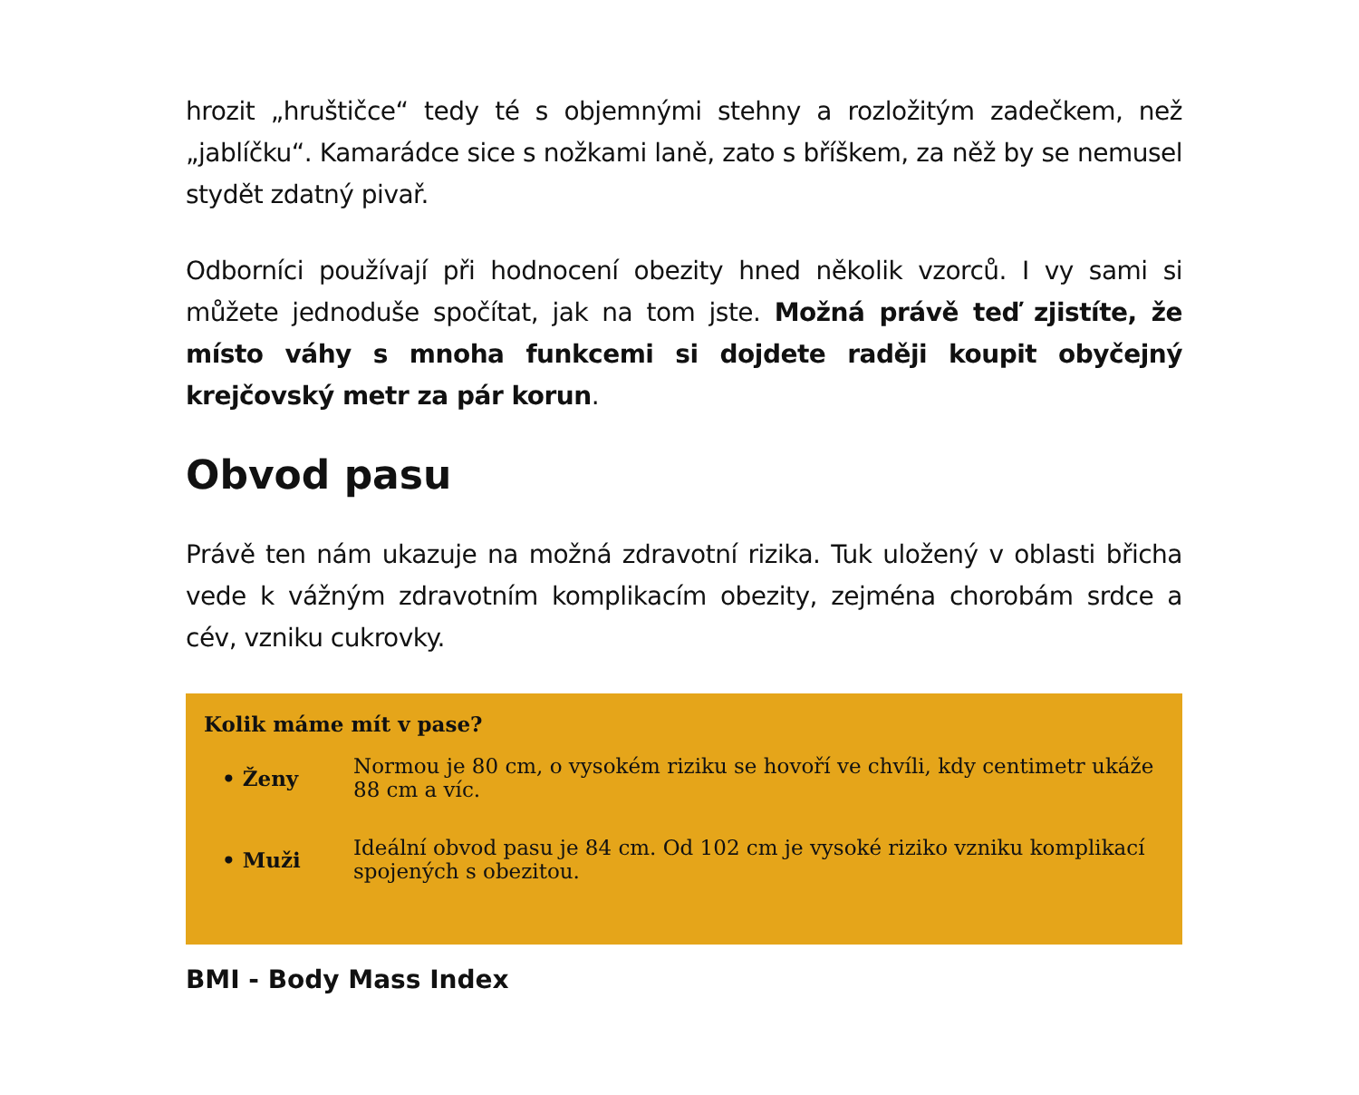hrozit „hruštičce“ tedy té s objemnými stehny a rozložitým zadečkem, než „jablíčku“. Kamarádce sice s nožkami laně, zato s bříškem, za něž by se nemusel stydět zdatný pivař.
Odborníci používají při hodnocení obezity hned několik vzorců. I vy sami si můžete jednoduše spočítat, jak na tom jste. Možná právě teď zjistíte, že místo váhy s mnoha funkcemi si dojdete raději koupit obyčejný krejčovský metr za pár korun.
Obvod pasu
Právě ten nám ukazuje na možná zdravotní rizika. Tuk uložený v oblasti břicha vede k vážným zdravotním komplikacím obezity, zejména chorobám srdce a cév, vzniku cukrovky.
Kolik máme mít v pase?
| • Ženy | Normou je 80 cm, o vysokém riziku se hovoří ve chvíli, kdy centimetr ukáže 88 cm a víc. |
| • Muži | Ideální obvod pasu je 84 cm. Od 102 cm je vysoké riziko vzniku komplikací spojených s obezitou. |
BMI - Body Mass Index